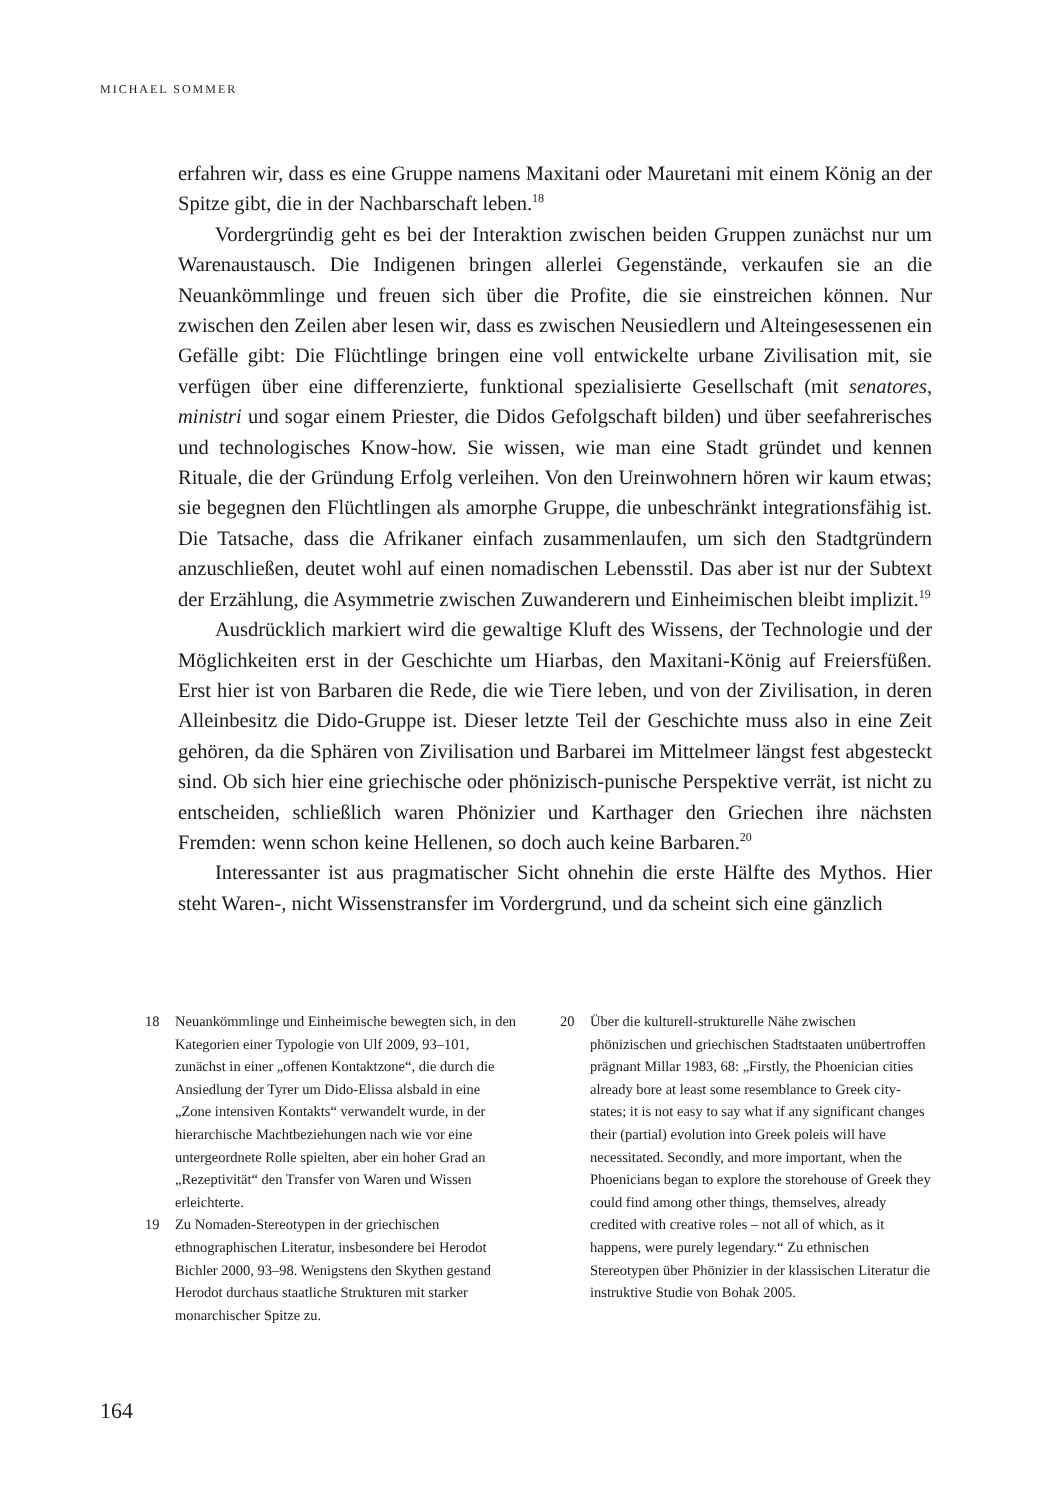MICHAEL SOMMER
erfahren wir, dass es eine Gruppe namens Maxitani oder Mauretani mit einem König an der Spitze gibt, die in der Nachbarschaft leben.<sup>18</sup>
Vordergründig geht es bei der Interaktion zwischen beiden Gruppen zunächst nur um Warenaustausch. Die Indigenen bringen allerlei Gegenstände, verkaufen sie an die Neuankömmlinge und freuen sich über die Profite, die sie einstreichen können. Nur zwischen den Zeilen aber lesen wir, dass es zwischen Neusiedlern und Alteingesessenen ein Gefälle gibt: Die Flüchtlinge bringen eine voll entwickelte urbane Zivilisation mit, sie verfügen über eine differenzierte, funktional spezialisierte Gesellschaft (mit senatores, ministri und sogar einem Priester, die Didos Gefolgschaft bilden) und über seefahrerisches und technologisches Know-how. Sie wissen, wie man eine Stadt gründet und kennen Rituale, die der Gründung Erfolg verleihen. Von den Ureinwohnern hören wir kaum etwas; sie begegnen den Flüchtlingen als amorphe Gruppe, die unbeschränkt integrationsfähig ist. Die Tatsache, dass die Afrikaner einfach zusammenlaufen, um sich den Stadtgründern anzuschließen, deutet wohl auf einen nomadischen Lebensstil. Das aber ist nur der Subtext der Erzählung, die Asymmetrie zwischen Zuwanderern und Einheimischen bleibt implizit.<sup>19</sup>
Ausdrücklich markiert wird die gewaltige Kluft des Wissens, der Technologie und der Möglichkeiten erst in der Geschichte um Hiarbas, den Maxitani-König auf Freiersfüßen. Erst hier ist von Barbaren die Rede, die wie Tiere leben, und von der Zivilisation, in deren Alleinbesitz die Dido-Gruppe ist. Dieser letzte Teil der Geschichte muss also in eine Zeit gehören, da die Sphären von Zivilisation und Barbarei im Mittelmeer längst fest abgesteckt sind. Ob sich hier eine griechische oder phönizisch-punische Perspektive verrät, ist nicht zu entscheiden, schließlich waren Phönizier und Karthager den Griechen ihre nächsten Fremden: wenn schon keine Hellenen, so doch auch keine Barbaren.<sup>20</sup>
Interessanter ist aus pragmatischer Sicht ohnehin die erste Hälfte des Mythos. Hier steht Waren-, nicht Wissenstransfer im Vordergrund, und da scheint sich eine gänzlich
18 Neuankömmlinge und Einheimische bewegten sich, in den Kategorien einer Typologie von Ulf 2009, 93–101, zunächst in einer „offenen Kontaktzone“, die durch die Ansiedlung der Tyrer um Dido-Elissa alsbald in eine „Zone intensiven Kontakts“ verwandelt wurde, in der hierarchische Machtbeziehungen nach wie vor eine untergeordnete Rolle spielten, aber ein hoher Grad an „Rezeptivität“ den Transfer von Waren und Wissen erleichterte.
19 Zu Nomaden-Stereotypen in der griechischen ethnographischen Literatur, insbesondere bei Herodot Bichler 2000, 93–98. Wenigstens den Skythen gestand Herodot durchaus staatliche Strukturen mit starker monarchischer Spitze zu.
20 Über die kulturell-strukturelle Nähe zwischen phönizischen und griechischen Stadtstaaten unübertroffen prägnant Millar 1983, 68: „Firstly, the Phoenician cities already bore at least some resemblance to Greek city-states; it is not easy to say what if any significant changes their (partial) evolution into Greek poleis will have necessitated. Secondly, and more important, when the Phoenicians began to explore the storehouse of Greek they could find among other things, themselves, already credited with creative roles – not all of which, as it happens, were purely legendary.“ Zu ethnischen Stereotypen über Phönizier in der klassischen Literatur die instruktive Studie von Bohak 2005.
164